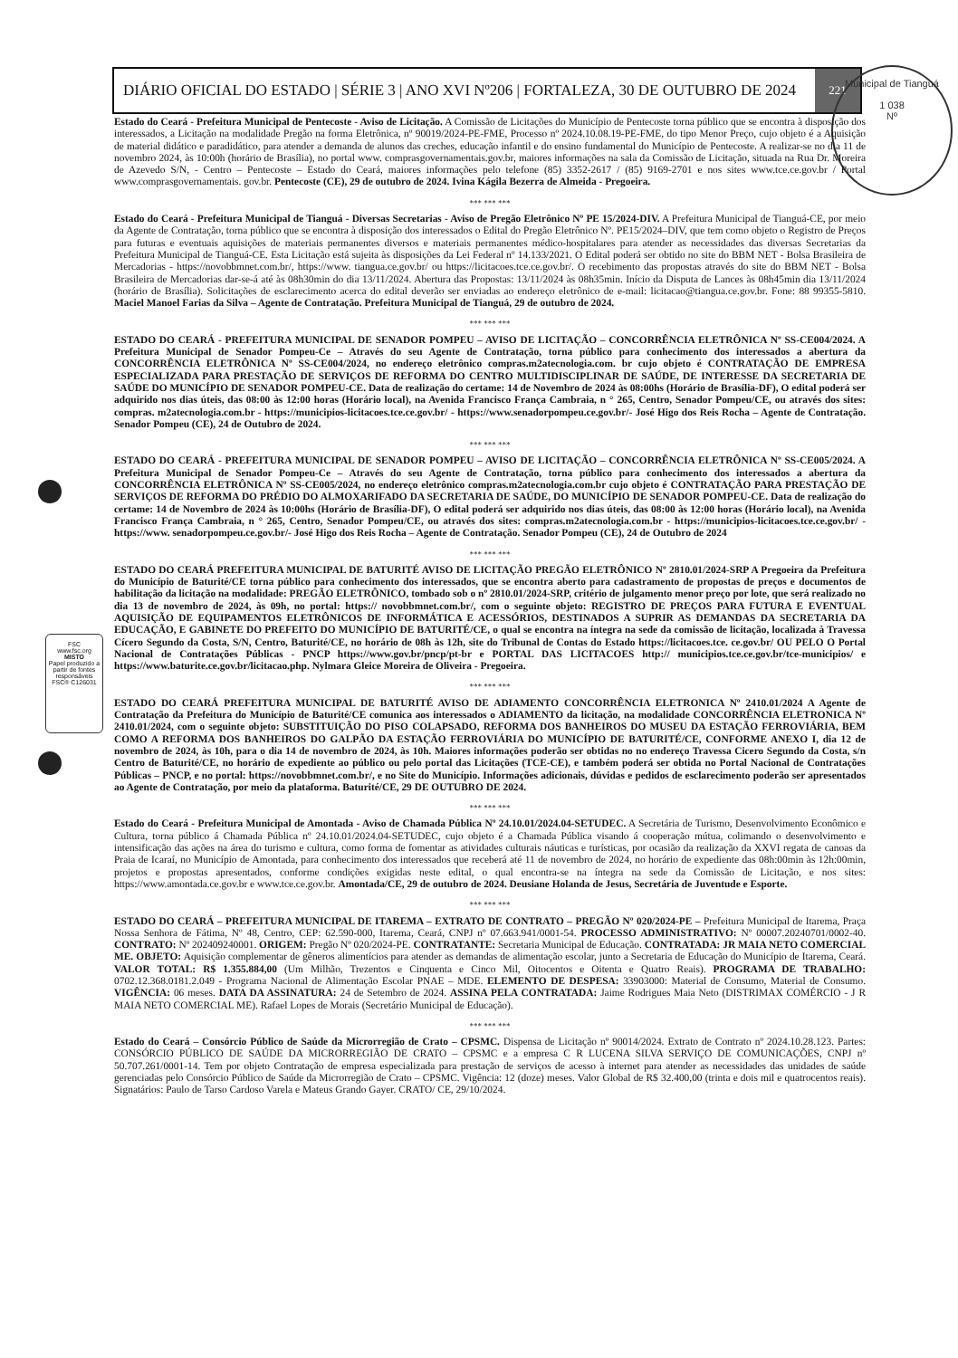DIÁRIO OFICIAL DO ESTADO | SÉRIE 3 | ANO XVI Nº206 | FORTALEZA, 30 DE OUTUBRO DE 2024
221
Municipal de Tianguá
1 038
Nº
FSC
www.fsc.org
MISTO
Papel produzido a partir de fontes responsáveis
FSC® C126031
Estado do Ceará - Prefeitura Municipal de Pentecoste - Aviso de Licitação. A Comissão de Licitações do Município de Pentecoste torna público que se encontra à disposição dos interessados, a Licitação na modalidade Pregão na forma Eletrônica, nº 90019/2024-PE-FME, Processo nº 2024.10.08.19-PE-FME, do tipo Menor Preço, cujo objeto é a Aquisição de material didático e paradidático, para atender a demanda de alunos das creches, educação infantil e do ensino fundamental do Município de Pentecoste. A realizar-se no dia 11 de novembro 2024, às 10:00h (horário de Brasília), no portal www. comprasgovernamentais.gov.br, maiores informações na sala da Comissão de Licitação, situada na Rua Dr. Moreira de Azevedo S/N, - Centro – Pentecoste – Estado do Ceará, maiores informações pelo telefone (85) 3352-2617 / (85) 9169-2701 e nos sites www.tce.ce.gov.br / Portal www.comprasgovernamentais. gov.br. Pentecoste (CE), 29 de outubro de 2024. Ivina Kágila Bezerra de Almeida - Pregoeira.
*** *** ***
Estado do Ceará - Prefeitura Municipal de Tianguá - Diversas Secretarias - Aviso de Pregão Eletrônico Nº PE 15/2024-DIV. A Prefeitura Municipal de Tianguá-CE, por meio da Agente de Contratação, torna público que se encontra à disposição dos interessados o Edital do Pregão Eletrônico Nº. PE15/2024–DIV, que tem como objeto o Registro de Preços para futuras e eventuais aquisições de materiais permanentes diversos e materiais permanentes médico-hospitalares para atender as necessidades das diversas Secretarias da Prefeitura Municipal de Tianguá-CE. Esta Licitação está sujeita às disposições da Lei Federal nº 14.133/2021. O Edital poderá ser obtido no site do BBM NET - Bolsa Brasileira de Mercadorias - https://novobbmnet.com.br/, https://www. tiangua.ce.gov.br/ ou https://licitacoes.tce.ce.gov.br/. O recebimento das propostas através do site do BBM NET - Bolsa Brasileira de Mercadorias dar-se-á até às 08h30min do dia 13/11/2024. Abertura das Propostas: 13/11/2024 às 08h35min. Início da Disputa de Lances às 08h45min dia 13/11/2024 (horário de Brasília). Solicitações de esclarecimento acerca do edital deverão ser enviadas ao endereço eletrônico de e-mail: licitacao@tiangua.ce.gov.br. Fone: 88 99355-5810. Maciel Manoel Farias da Silva – Agente de Contratação. Prefeitura Municipal de Tianguá, 29 de outubro de 2024.
*** *** ***
ESTADO DO CEARÁ - PREFEITURA MUNICIPAL DE SENADOR POMPEU – AVISO DE LICITAÇÃO – CONCORRÊNCIA ELETRÔNICA Nº SS-CE004/2024. A Prefeitura Municipal de Senador Pompeu-Ce – Através do seu Agente de Contratação, torna público para conhecimento dos interessados a abertura da CONCORRÊNCIA ELETRÔNICA Nº SS-CE004/2024, no endereço eletrônico compras.m2atecnologia.com. br cujo objeto é CONTRATAÇÃO DE EMPRESA ESPECIALIZADA PARA PRESTAÇÃO DE SERVIÇOS DE REFORMA DO CENTRO MULTIDISCIPLINAR DE SAÚDE, DE INTERESSE DA SECRETARIA DE SAÚDE DO MUNICÍPIO DE SENADOR POMPEU-CE. Data de realização do certame: 14 de Novembro de 2024 às 08:00hs (Horário de Brasília-DF), O edital poderá ser adquirido nos dias úteis, das 08:00 às 12:00 horas (Horário local), na Avenida Francisco França Cambraia, n ° 265, Centro, Senador Pompeu/CE, ou através dos sites: compras. m2atecnologia.com.br - https://municipios-licitacoes.tce.ce.gov.br/ - https://www.senadorpompeu.ce.gov.br/- José Higo dos Reis Rocha – Agente de Contratação. Senador Pompeu (CE), 24 de Outubro de 2024.
*** *** ***
ESTADO DO CEARÁ - PREFEITURA MUNICIPAL DE SENADOR POMPEU – AVISO DE LICITAÇÃO – CONCORRÊNCIA ELETRÔNICA Nº SS-CE005/2024. A Prefeitura Municipal de Senador Pompeu-Ce – Através do seu Agente de Contratação, torna público para conhecimento dos interessados a abertura da CONCORRÊNCIA ELETRÔNICA Nº SS-CE005/2024, no endereço eletrônico compras.m2atecnologia.com.br cujo objeto é CONTRATAÇÃO PARA PRESTAÇÃO DE SERVIÇOS DE REFORMA DO PRÉDIO DO ALMOXARIFADO DA SECRETARIA DE SAÚDE, DO MUNICÍPIO DE SENADOR POMPEU-CE. Data de realização do certame: 14 de Novembro de 2024 às 10:00hs (Horário de Brasília-DF), O edital poderá ser adquirido nos dias úteis, das 08:00 às 12:00 horas (Horário local), na Avenida Francisco França Cambraia, n ° 265, Centro, Senador Pompeu/CE, ou através dos sites: compras.m2atecnologia.com.br - https://municipios-licitacoes.tce.ce.gov.br/ - https://www. senadorpompeu.ce.gov.br/- José Higo dos Reis Rocha – Agente de Contratação. Senador Pompeu (CE), 24 de Outubro de 2024
*** *** ***
ESTADO DO CEARÁ PREFEITURA MUNICIPAL DE BATURITÉ AVISO DE LICITAÇÃO PREGÃO ELETRÔNICO Nº 2810.01/2024-SRP A Pregoeira da Prefeitura do Município de Baturité/CE torna público para conhecimento dos interessados, que se encontra aberto para cadastramento de propostas de preços e documentos de habilitação da licitação na modalidade: PREGÃO ELETRÔNICO, tombado sob o nº 2810.01/2024-SRP, critério de julgamento menor preço por lote, que será realizado no dia 13 de novembro de 2024, às 09h, no portal: https:// novobbmnet.com.br/, com o seguinte objeto: REGISTRO DE PREÇOS PARA FUTURA E EVENTUAL AQUISIÇÃO DE EQUIPAMENTOS ELETRÔNICOS DE INFORMÁTICA E ACESSÓRIOS, DESTINADOS A SUPRIR AS DEMANDAS DA SECRETARIA DA EDUCAÇÃO, E GABINETE DO PREFEITO DO MUNICÍPIO DE BATURITÉ/CE, o qual se encontra na íntegra na sede da comissão de licitação, localizada à Travessa Cícero Segundo da Costa, S/N, Centro, Baturité/CE, no horário de 08h às 12h, site do Tribunal de Contas do Estado https://licitacoes.tce. ce.gov.br/ OU PELO O Portal Nacional de Contratações Públicas - PNCP https://www.gov.br/pncp/pt-br e PORTAL DAS LICITACOES http:// municipios.tce.ce.gov.br/tce-municipios/ e https://www.baturite.ce.gov.br/licitacao.php. Nylmara Gleice Moreira de Oliveira - Pregoeira.
*** *** ***
ESTADO DO CEARÁ PREFEITURA MUNICIPAL DE BATURITÉ AVISO DE ADIAMENTO CONCORRÊNCIA ELETRONICA Nº 2410.01/2024 A Agente de Contratação da Prefeitura do Município de Baturité/CE comunica aos interessados o ADIAMENTO da licitação, na modalidade CONCORRÊNCIA ELETRONICA Nº 2410.01/2024, com o seguinte objeto: SUBSTITUIÇÃO DO PISO COLAPSADO, REFORMA DOS BANHEIROS DO MUSEU DA ESTAÇÃO FERROVIÁRIA, BEM COMO A REFORMA DOS BANHEIROS DO GALPÃO DA ESTAÇÃO FERROVIÁRIA DO MUNICÍPIO DE BATURITÉ/CE, CONFORME ANEXO I, dia 12 de novembro de 2024, às 10h, para o dia 14 de novembro de 2024, às 10h. Maiores informações poderão ser obtidas no no endereço Travessa Cicero Segundo da Costa, s/n Centro de Baturité/CE, no horário de expediente ao público ou pelo portal das Licitações (TCE-CE), e também poderá ser obtida no Portal Nacional de Contratações Públicas – PNCP, e no portal: https://novobbmnet.com.br/, e no Site do Município. Informações adicionais, dúvidas e pedidos de esclarecimento poderão ser apresentados ao Agente de Contratação, por meio da plataforma. Baturité/CE, 29 DE OUTUBRO DE 2024.
*** *** ***
Estado do Ceará - Prefeitura Municipal de Amontada - Aviso de Chamada Pública Nº 24.10.01/2024.04-SETUDEC. A Secretária de Turismo, Desenvolvimento Econômico e Cultura, torna público á Chamada Pública nº 24.10.01/2024.04-SETUDEC, cujo objeto é a Chamada Pública visando á cooperação mútua, colimando o desenvolvimento e intensificação das ações na área do turismo e cultura, como forma de fomentar as atividades culturais náuticas e turísticas, por ocasião da realização da XXVI regata de canoas da Praia de Icaraí, no Município de Amontada, para conhecimento dos interessados que receberá até 11 de novembro de 2024, no horário de expediente das 08h:00min às 12h:00min, projetos e propostas apresentados, conforme condições exigidas neste edital, o qual encontra-se na íntegra na sede da Comissão de Licitação, e nos sites: https://www.amontada.ce.gov.br e www.tce.ce.gov.br. Amontada/CE, 29 de outubro de 2024. Deusiane Holanda de Jesus, Secretária de Juventude e Esporte.
*** *** ***
ESTADO DO CEARÁ – PREFEITURA MUNICIPAL DE ITAREMA – EXTRATO DE CONTRATO – PREGÃO Nº 020/2024-PE – Prefeitura Municipal de Itarema, Praça Nossa Senhora de Fátima, Nº 48, Centro, CEP: 62.590-000, Itarema, Ceará, CNPJ nº 07.663.941/0001-54. PROCESSO ADMINISTRATIVO: Nº 00007.20240701/0002-40. CONTRATO: Nº 202409240001. ORIGEM: Pregão Nº 020/2024-PE. CONTRATANTE: Secretaria Municipal de Educação. CONTRATADA: JR MAIA NETO COMERCIAL ME. OBJETO: Aquisição complementar de gêneros alimentícios para atender as demandas de alimentação escolar, junto a Secretaria de Educação do Município de Itarema, Ceará. VALOR TOTAL: R$ 1.355.884,00 (Um Milhão, Trezentos e Cinquenta e Cinco Mil, Oitocentos e Oitenta e Quatro Reais). PROGRAMA DE TRABALHO: 0702.12.368.0181.2.049 - Programa Nacional de Alimentação Escolar PNAE – MDE. ELEMENTO DE DESPESA: 33903000: Material de Consumo, Material de Consumo. VIGÊNCIA: 06 meses. DATA DA ASSINATURA: 24 de Setembro de 2024. ASSINA PELA CONTRATADA: Jaime Rodrigues Maia Neto (DISTRIMAX COMÉRCIO - J R MAIA NETO COMERCIAL ME). Rafael Lopes de Morais (Secretário Municipal de Educação).
*** *** ***
Estado do Ceará – Consórcio Público de Saúde da Microrregião de Crato – CPSMC. Dispensa de Licitação nº 90014/2024. Extrato de Contrato nº 2024.10.28.123. Partes: CONSÓRCIO PÚBLICO DE SAÚDE DA MICRORREGIÃO DE CRATO – CPSMC e a empresa C R LUCENA SILVA SERVIÇO DE COMUNICAÇÕES, CNPJ nº 50.707.261/0001-14. Tem por objeto Contratação de empresa especializada para prestação de serviços de acesso à internet para atender as necessidades das unidades de saúde gerenciadas pelo Consórcio Público de Saúde da Microrregião de Crato – CPSMC. Vigência: 12 (doze) meses. Valor Global de R$ 32.400,00 (trinta e dois mil e quatrocentos reais). Signatários: Paulo de Tarso Cardoso Varela e Mateus Grando Gayer. CRATO/ CE, 29/10/2024.